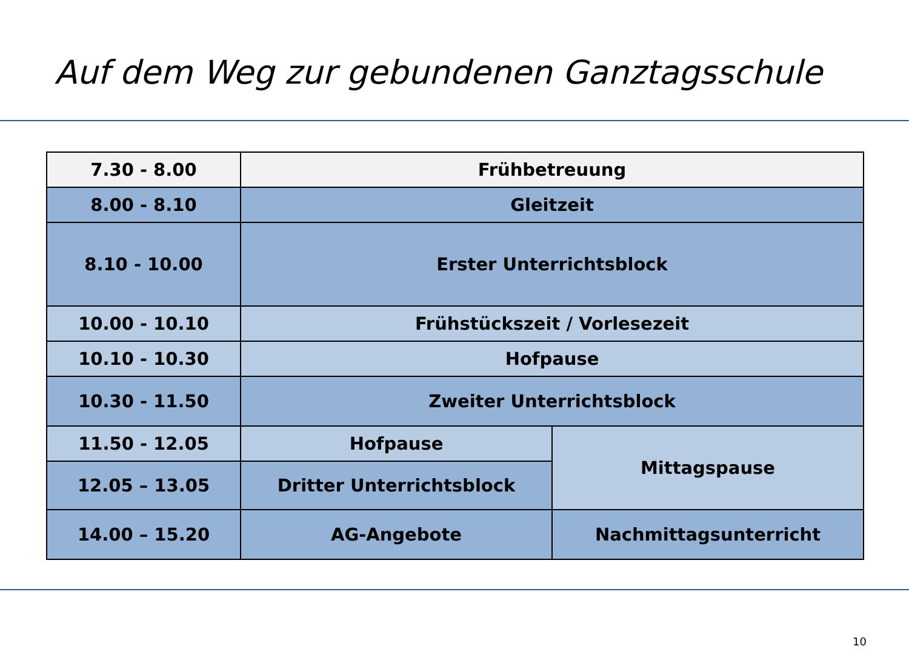Auf dem Weg zur gebundenen Ganztagsschule
| 7.30 - 8.00 | Frühbetreuung | |
| 8.00 - 8.10 | Gleitzeit | |
| 8.10 - 10.00 | Erster Unterrichtsblock | |
| 10.00 - 10.10 | Frühstückszeit / Vorlesezeit | |
| 10.10 - 10.30 | Hofpause | |
| 10.30 - 11.50 | Zweiter Unterrichtsblock | |
| 11.50 - 12.05 | Hofpause | Mittagspause |
| 12.05 – 13.05 | Dritter Unterrichtsblock | |
| 14.00 – 15.20 | AG-Angebote | Nachmittagsunterricht |
10